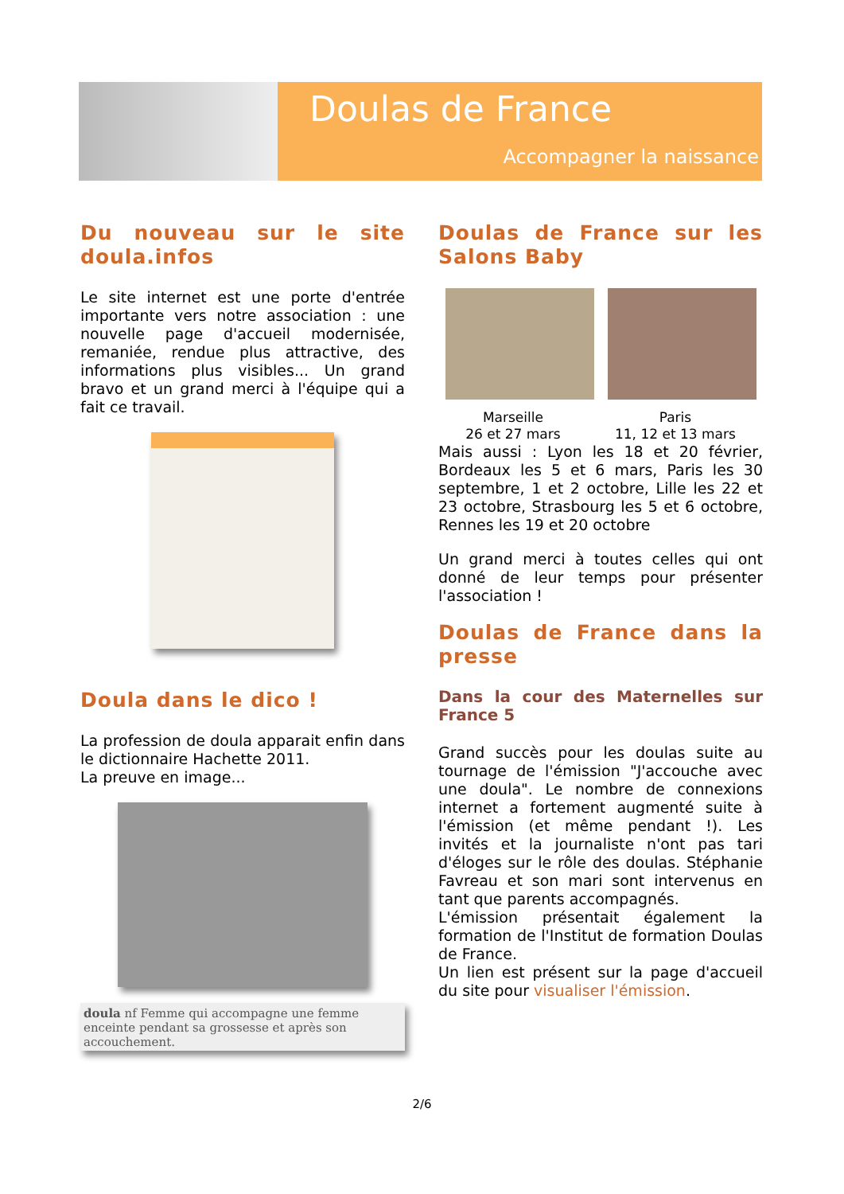Doulas de France
Accompagner la naissance
Du nouveau sur le site doula.infos
Le site internet est une porte d'entrée importante vers notre association : une nouvelle page d'accueil modernisée, remaniée, rendue plus attractive, des informations plus visibles... Un grand bravo et un grand merci à l'équipe qui a fait ce travail.
Doula dans le dico !
La profession de doula apparait enfin dans le dictionnaire Hachette 2011.
La preuve en image...
doula nf Femme qui accompagne une femme enceinte pendant sa grossesse et après son accouchement.
Doulas de France sur les Salons Baby
Marseille
26 et 27 mars
Paris
11, 12 et 13 mars
Mais aussi : Lyon les 18 et 20 février, Bordeaux les 5 et 6 mars, Paris les 30 septembre, 1 et 2 octobre, Lille les 22 et 23 octobre, Strasbourg les 5 et 6 octobre, Rennes les 19 et 20 octobre
Un grand merci à toutes celles qui ont donné de leur temps pour présenter l'association !
Doulas de France dans la presse
Dans la cour des Maternelles sur France 5
Grand succès pour les doulas suite au tournage de l'émission "J'accouche avec une doula". Le nombre de connexions internet a fortement augmenté suite à l'émission (et même pendant !). Les invités et la journaliste n'ont pas tari d'éloges sur le rôle des doulas. Stéphanie Favreau et son mari sont intervenus en tant que parents accompagnés.
L'émission présentait également la formation de l'Institut de formation Doulas de France.
Un lien est présent sur la page d'accueil du site pour visualiser l'émission.
2/6